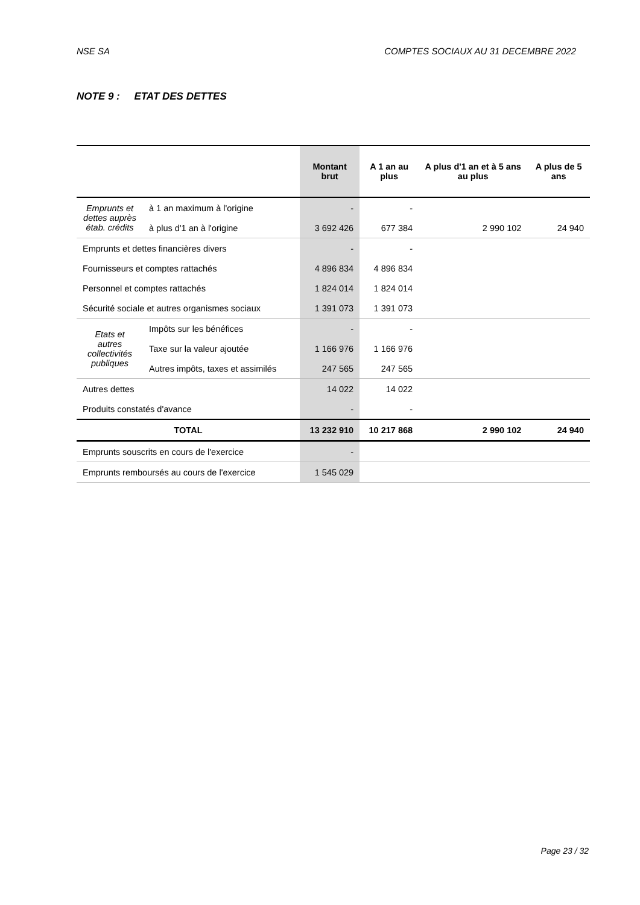NSE SA COMPTES SOCIAUX AU 31 DECEMBRE 2022
NOTE 9 : ETAT DES DETTES
| | | Montant brut | A 1 an au plus | A plus d'1 an et à 5 ans au plus | A plus de 5 ans |
| --- | --- | --- | --- | --- | --- |
| Emprunts et dettes auprès étab. crédits | à 1 an maximum à l'origine | - | - | | |
| | à plus d'1 an à l'origine | 3 692 426 | 677 384 | 2 990 102 | 24 940 |
| Emprunts et dettes financières divers | | - | - | | |
| Fournisseurs et comptes rattachés | | 4 896 834 | 4 896 834 | | |
| Personnel et comptes rattachés | | 1 824 014 | 1 824 014 | | |
| Sécurité sociale et autres organismes sociaux | | 1 391 073 | 1 391 073 | | |
| Etats et autres collectivités publiques | Impôts sur les bénéfices | - | - | | |
| | Taxe sur la valeur ajoutée | 1 166 976 | 1 166 976 | | |
| | Autres impôts, taxes et assimilés | 247 565 | 247 565 | | |
| Autres dettes | | 14 022 | 14 022 | | |
| Produits constatés d'avance | | - | - | | |
| TOTAL | | 13 232 910 | 10 217 868 | 2 990 102 | 24 940 |
| Emprunts souscrits en cours de l'exercice | | - | | | |
| Emprunts remboursés au cours de l'exercice | | 1 545 029 | | | |
Page 23 / 32